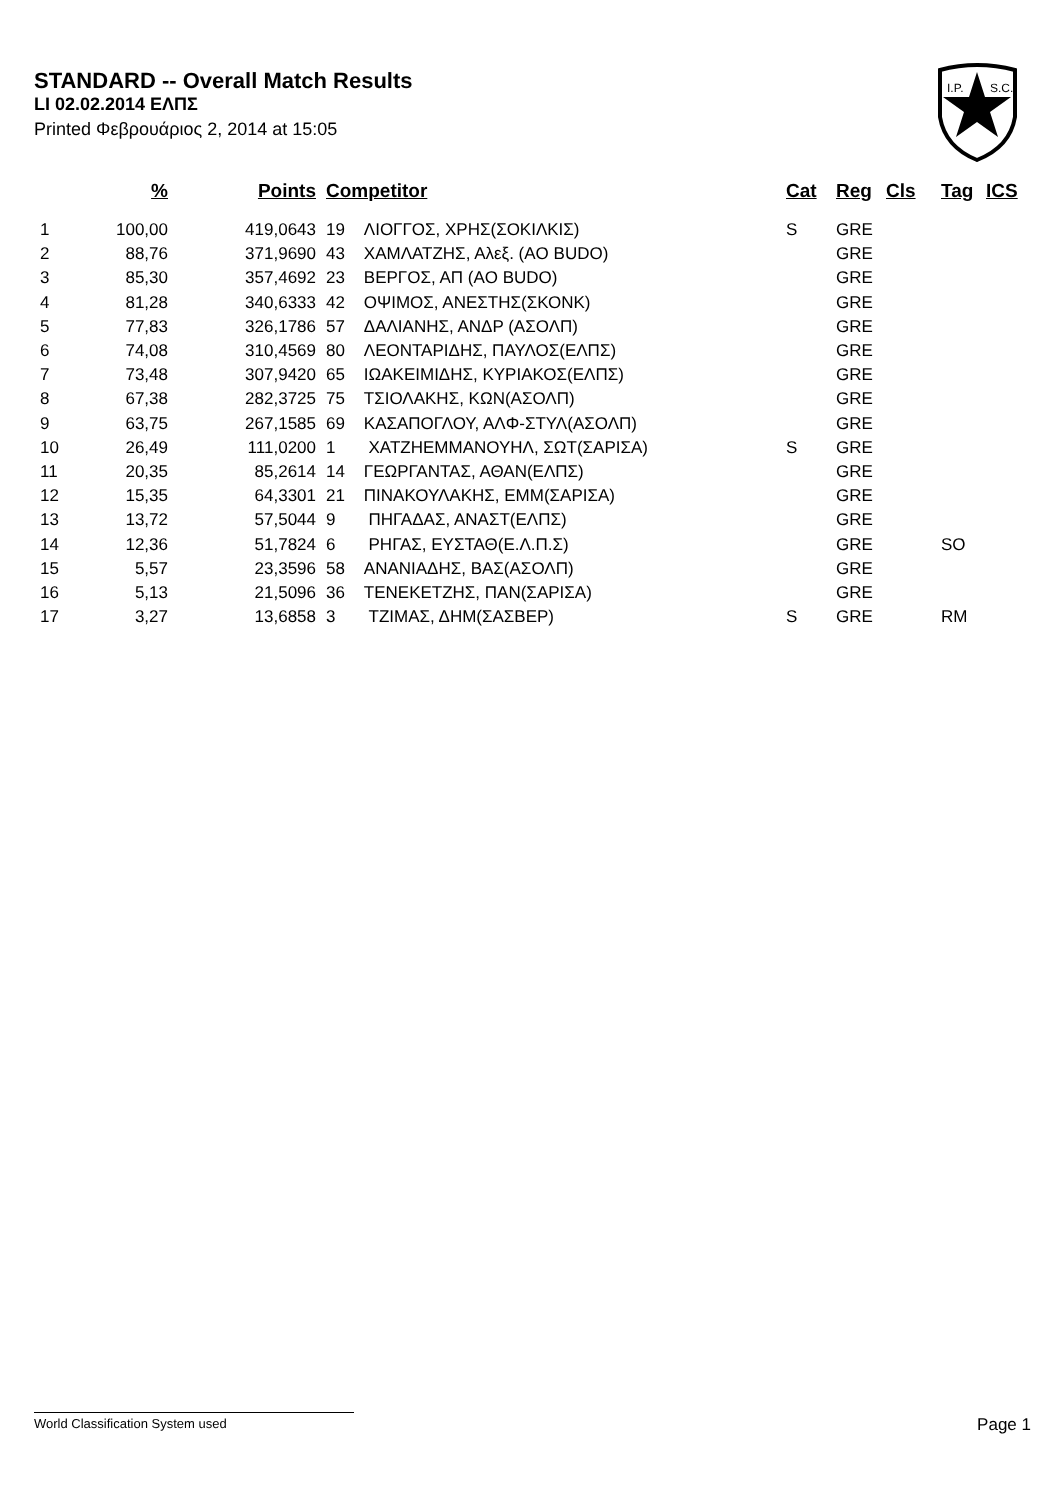STANDARD -- Overall Match Results
LI 02.02.2014 ΕΛΠΣ
Printed Φεβρουάριος 2, 2014 at 15:05
I.P.
S.C.
| | % | Points | Competitor | Cat | Reg | Cls | Tag | ICS |
| --- | --- | --- | --- | --- | --- | --- | --- | --- |
| 1 | 100,00 | 419,0643 | 19 ΛΙΟΓΓΟΣ, ΧΡΗΣ(ΣΟΚΙΛΚΙΣ) | S | GRE | | | |
| 2 | 88,76 | 371,9690 | 43 ΧΑΜΛΑΤΖΗΣ, Αλεξ. (AO BUDO) | | GRE | | | |
| 3 | 85,30 | 357,4692 | 23 ΒΕΡΓΟΣ, ΑΠ (AO BUDO) | | GRE | | | |
| 4 | 81,28 | 340,6333 | 42 ΟΨΙΜΟΣ, ΑΝΕΣΤΗΣ(ΣΚΟΝΚ) | | GRE | | | |
| 5 | 77,83 | 326,1786 | 57 ΔΑΛΙΑΝΗΣ, ΑΝΔΡ (ΑΣΟΛΠ) | | GRE | | | |
| 6 | 74,08 | 310,4569 | 80 ΛΕΟΝΤΑΡΙΔΗΣ, ΠΑΥΛΟΣ(ΕΛΠΣ) | | GRE | | | |
| 7 | 73,48 | 307,9420 | 65 ΙΩΑΚΕΙΜΙΔΗΣ, ΚΥΡΙΑΚΟΣ(ΕΛΠΣ) | | GRE | | | |
| 8 | 67,38 | 282,3725 | 75 ΤΣΙΟΛΑΚΗΣ, ΚΩΝ(ΑΣΟΛΠ) | | GRE | | | |
| 9 | 63,75 | 267,1585 | 69 ΚΑΣΑΠΟΓΛΟΥ, ΑΛΦ-ΣΤΥΛ(ΑΣΟΛΠ) | | GRE | | | |
| 10 | 26,49 | 111,0200 | 1 ΧΑΤΖΗΕΜΜΑΝΟΥΗΛ, ΣΩΤ(ΣΑΡΙΣΑ) | S | GRE | | | |
| 11 | 20,35 | 85,2614 | 14 ΓΕΩΡΓΑΝΤΑΣ, ΑΘΑΝ(ΕΛΠΣ) | | GRE | | | |
| 12 | 15,35 | 64,3301 | 21 ΠΙΝΑΚΟΥΛΑΚΗΣ, ΕΜΜ(ΣΑΡΙΣΑ) | | GRE | | | |
| 13 | 13,72 | 57,5044 | 9 ΠΗΓΑΔΑΣ, ΑΝΑΣΤ(ΕΛΠΣ) | | GRE | | | |
| 14 | 12,36 | 51,7824 | 6 ΡΗΓΑΣ, ΕΥΣΤΑΘ(Ε.Λ.Π.Σ) | | GRE | | SO | |
| 15 | 5,57 | 23,3596 | 58 ΑΝΑΝΙΑΔΗΣ, ΒΑΣ(ΑΣΟΛΠ) | | GRE | | | |
| 16 | 5,13 | 21,5096 | 36 ΤΕΝΕΚΕΤΖΗΣ, ΠΑΝ(ΣΑΡΙΣΑ) | | GRE | | | |
| 17 | 3,27 | 13,6858 | 3 ΤΖΙΜΑΣ, ΔΗΜ(ΣΑΣΒΕΡ) | S | GRE | | RM | |
World Classification System used Page 1